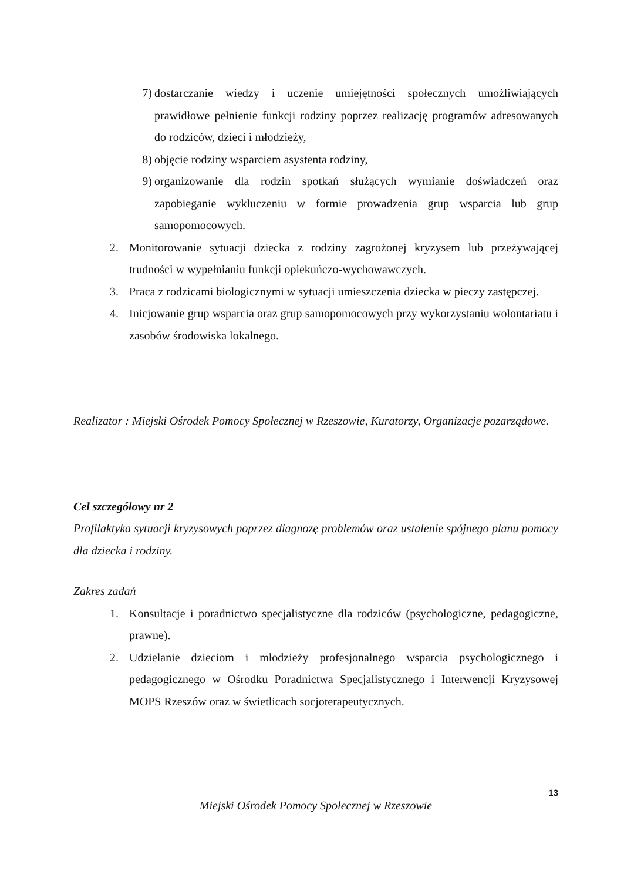7) dostarczanie wiedzy i uczenie umiejętności społecznych umożliwiających prawidłowe pełnienie funkcji rodziny poprzez realizację programów adresowanych do rodziców, dzieci i młodzieży,
8) objęcie rodziny wsparciem asystenta rodziny,
9) organizowanie dla rodzin spotkań służących wymianie doświadczeń oraz zapobieganie wykluczeniu w formie prowadzenia grup wsparcia lub grup samopomocowych.
2. Monitorowanie sytuacji dziecka z rodziny zagrożonej kryzysem lub przeżywającej trudności w wypełnianiu funkcji opiekuńczo-wychowawczych.
3. Praca z rodzicami biologicznymi w sytuacji umieszczenia dziecka w pieczy zastępczej.
4. Inicjowanie grup wsparcia oraz grup samopomocowych przy wykorzystaniu wolontariatu i zasobów środowiska lokalnego.
Realizator : Miejski Ośrodek Pomocy Społecznej w Rzeszowie, Kuratorzy, Organizacje pozarządowe.
Cel szczegółowy nr 2
Profilaktyka sytuacji kryzysowych poprzez diagnozę problemów oraz ustalenie spójnego planu pomocy dla dziecka i rodziny.
Zakres zadań
1. Konsultacje i poradnictwo specjalistyczne dla rodziców (psychologiczne, pedagogiczne, prawne).
2. Udzielanie dzieciom i młodzieży profesjonalnego wsparcia psychologicznego i pedagogicznego w Ośrodku Poradnictwa Specjalistycznego i Interwencji Kryzysowej MOPS Rzeszów oraz w świetlicach socjoterapeutycznych.
13
Miejski Ośrodek Pomocy Społecznej w Rzeszowie